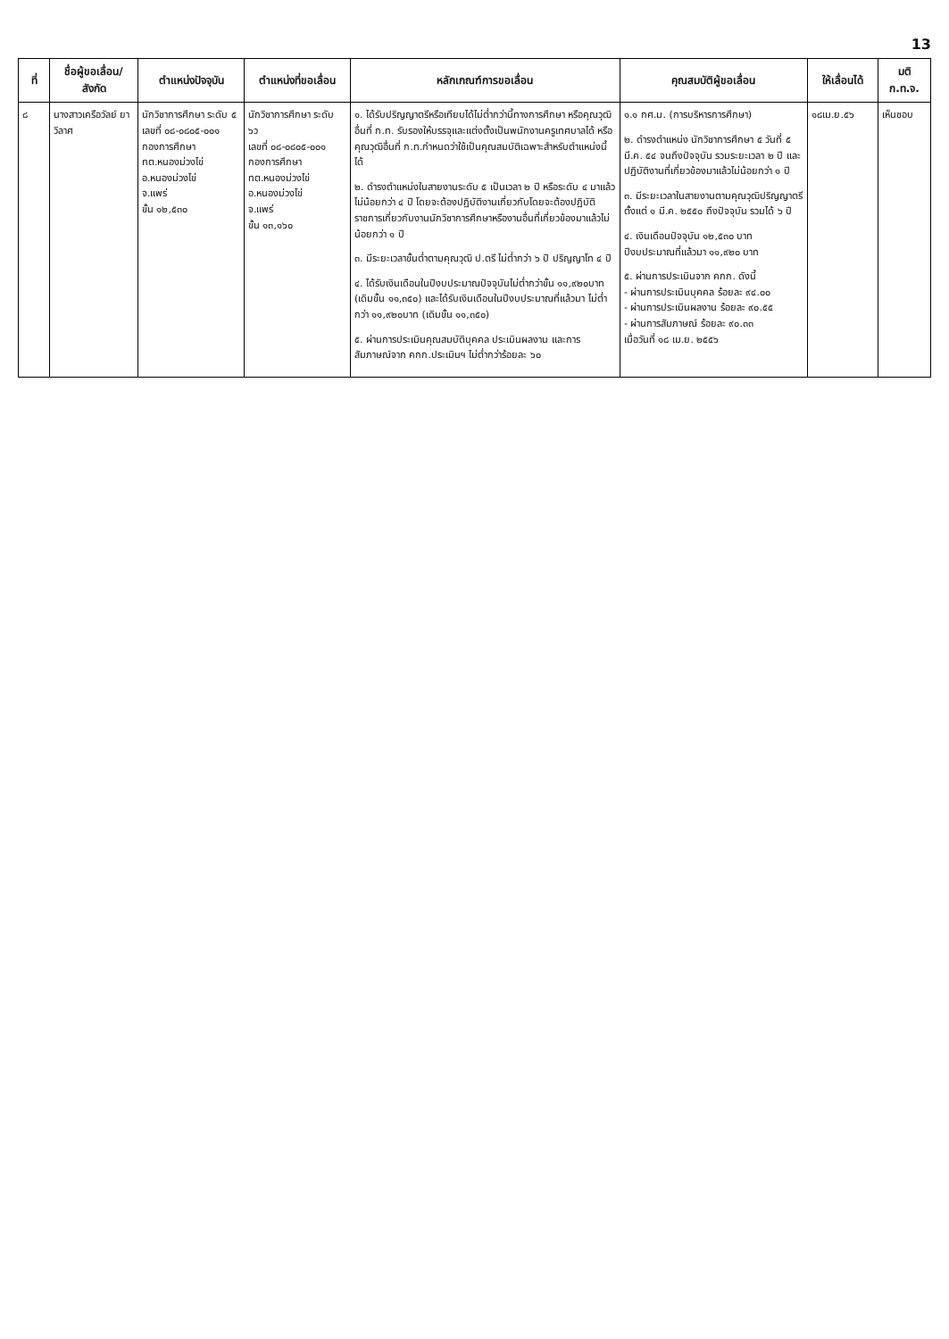13
| ที่ | ชื่อผู้ขอเลื่อน/ สังกัด | ตำแหน่งปัจจุบัน | ตำแหน่งที่ขอเลื่อน | หลักเกณฑ์การขอเลื่อน | คุณสมบัติผู้ขอเลื่อน | ให้เลื่อนได้ | มติ ก.ท.จ. |
| --- | --- | --- | --- | --- | --- | --- | --- |
| ๘ | นางสาวเครือวัลย์ ยาวิลาศ | นักวิชาการศึกษา ระดับ ๕ เลขที่ ๐๘-๐๘๐๕-๐๐๑ กองการศึกษา ทต.หนองม่วงไข่ อ.หนองม่วงไข่ จ.แพร่ ขั้น ๑๒,๕๓๐ | นักวิชาการศึกษา ระดับ ๖ว เลขที่ ๐๘-๐๘๐๕-๐๐๑ กองการศึกษา ทต.หนองม่วงไข่ อ.หนองม่วงไข่ จ.แพร่ ขั้น ๑๓,๑๖๐ | ๑. ได้รับปริญญาตรีหรือเทียบได้ไม่ต่ำกว่านี้ทางการศึกษา หรือคุณวุฒิอื่นที่ ก.ท. รับรองให้บรรจุและแต่งตั้งเป็นพนักงานครูเทศบาลได้ หรือคุณวุฒิอื่นที่ ก.ท.กำหนดว่าใช้เป็นคุณสมบัติเฉพาะสำหรับตำแหน่งนี้ได้ ๒. ดำรงตำแหน่งในสายงานระดับ ๕ เป็นเวลา ๒ ปี หรือระดับ ๔ มาแล้วไม่น้อยกว่า ๔ ปี โดยจะต้องปฏิบัติงานเกี่ยวกับโดยจะต้องปฏิบัติราชการเกี่ยวกับงานนักวิชาการศึกษาหรืองานอื่นที่เกี่ยวข้องมาแล้วไม่น้อยกว่า ๑ ปี ๓. มีระยะเวลาขั้นต่ำตามคุณวุฒิ ป.ตรี ไม่ต่ำกว่า ๖ ปี ปริญญาโท ๔ ปี ๔. ได้รับเงินเดือนในปีงบประมาณปัจจุบันไม่ต่ำกว่าขั้น ๑๑,๙๒๐บาท (เดิมขั้น ๑๑,๓๕๐) และได้รับเงินเดือนในปีงบประมาณที่แล้วมา ไม่ต่ำกว่า ๑๑,๙๒๐บาท (เดิมขั้น ๑๑,๓๕๐) ๕. ผ่านการประเมินคุณสมบัติบุคคล ประเมินผลงาน และการสัมภาษณ์จาก คกก.ประเมินฯ ไม่ต่ำกว่าร้อยละ ๖๐ | ๑.๑ กศ.ม. (การบริหารการศึกษา) ๒. ดำรงตำแหน่ง นักวิชาการศึกษา ๕ วันที่ ๕ มี.ค. ๕๔ จนถึงปัจจุบัน รวมระยะเวลา ๒ ปี และปฏิบัติงานที่เกี่ยวข้องมาแล้วไม่น้อยกว่า ๑ ปี ๓. มีระยะเวลาในสายงานตามคุณวุฒิปริญญาตรี ตั้งแต่ ๑ มี.ค. ๒๕๕๐ ถึงปัจจุบัน รวมได้ ๖ ปี ๔. เงินเดือนปัจจุบัน ๑๒,๕๓๐ บาท ปีงบประมาณที่แล้วมา ๑๑,๙๒๐ บาท ๕. ผ่านการประเมินจาก คกก. ดังนี้ - ผ่านการประเมินบุคคล ร้อยละ ๙๔.๐๐ - ผ่านการประเมินผลงาน ร้อยละ ๙๐.๕๕ - ผ่านการสัมภาษณ์ ร้อยละ ๙๐.๓๓ เมื่อวันที่ ๑๘ เม.ย. ๒๕๕๖ | ๑๘เม.ย.๕๖ | เห็นชอบ |